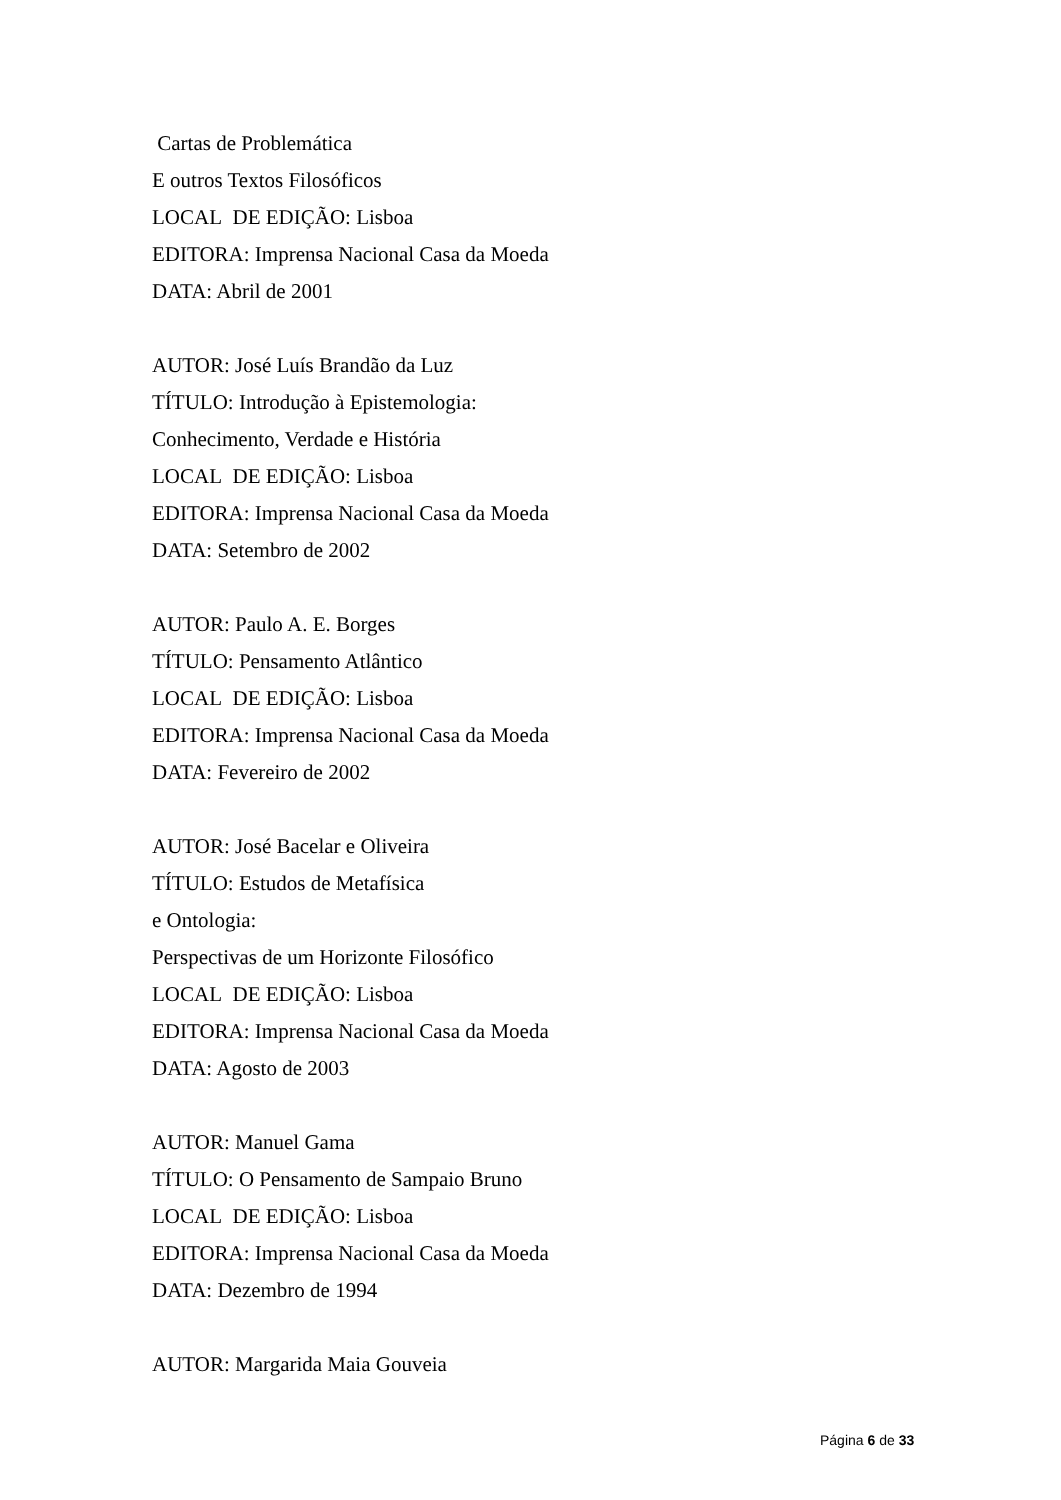Cartas de Problemática
E outros Textos Filosóficos
LOCAL DE EDIÇÃO: Lisboa
EDITORA: Imprensa Nacional Casa da Moeda
DATA: Abril de 2001
AUTOR: José Luís Brandão da Luz
TÍTULO: Introdução à Epistemologia:
Conhecimento, Verdade e História
LOCAL DE EDIÇÃO: Lisboa
EDITORA: Imprensa Nacional Casa da Moeda
DATA: Setembro de 2002
AUTOR: Paulo A. E. Borges
TÍTULO: Pensamento Atlântico
LOCAL DE EDIÇÃO: Lisboa
EDITORA: Imprensa Nacional Casa da Moeda
DATA: Fevereiro de 2002
AUTOR: José Bacelar e Oliveira
TÍTULO: Estudos de Metafísica
e Ontologia:
Perspectivas de um Horizonte Filosófico
LOCAL DE EDIÇÃO: Lisboa
EDITORA: Imprensa Nacional Casa da Moeda
DATA: Agosto de 2003
AUTOR: Manuel Gama
TÍTULO: O Pensamento de Sampaio Bruno
LOCAL DE EDIÇÃO: Lisboa
EDITORA: Imprensa Nacional Casa da Moeda
DATA: Dezembro de 1994
AUTOR: Margarida Maia Gouveia
Página 6 de 33